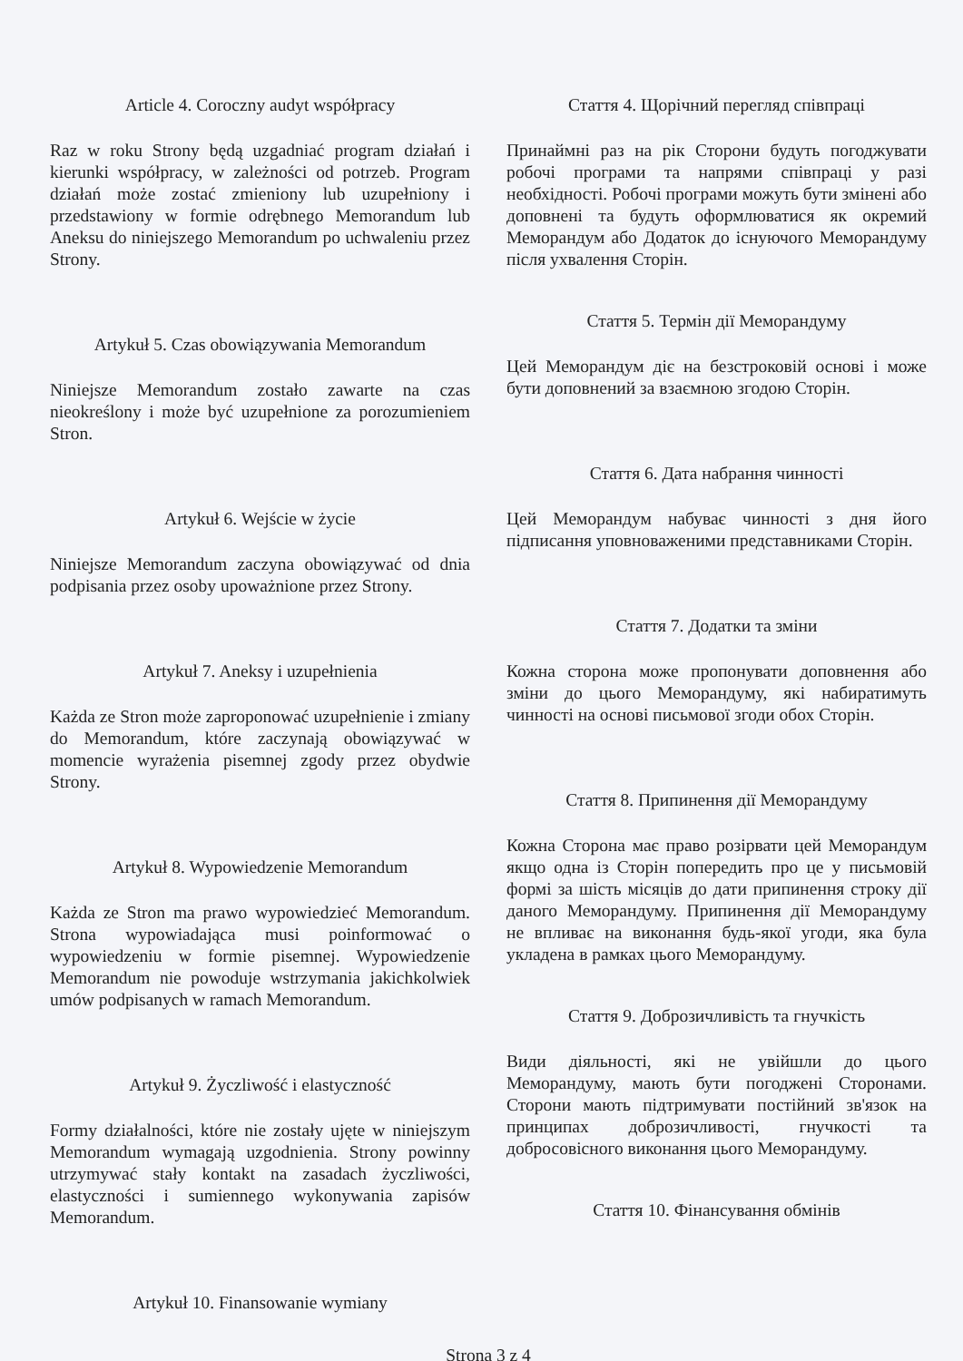Article 4. Coroczny audyt współpracy
Raz w roku Strony będą uzgadniać program działań i kierunki współpracy, w zależności od potrzeb. Program działań może zostać zmieniony lub uzupełniony i przedstawiony w formie odrębnego Memorandum lub Aneksu do niniejszego Memorandum po uchwaleniu przez Strony.
Artykuł 5. Czas obowiązywania Memorandum
Niniejsze Memorandum zostało zawarte na czas nieokreślony i może być uzupełnione za porozumieniem Stron.
Artykuł 6. Wejście w życie
Niniejsze Memorandum zaczyna obowiązywać od dnia podpisania przez osoby upoważnione przez Strony.
Artykuł 7. Aneksy i uzupełnienia
Każda ze Stron może zaproponować uzupełnienie i zmiany do Memorandum, które zaczynają obowiązywać w momencie wyrażenia pisemnej zgody przez obydwie Strony.
Artykuł 8. Wypowiedzenie Memorandum
Każda ze Stron ma prawo wypowiedzieć Memorandum. Strona wypowiadająca musi poinformować o wypowiedzeniu w formie pisemnej. Wypowiedzenie Memorandum nie powoduje wstrzymania jakichkolwiek umów podpisanych w ramach Memorandum.
Artykuł 9. Życzliwość i elastyczność
Formy działalności, które nie zostały ujęte w niniejszym Memorandum wymagają uzgodnienia. Strony powinny utrzymywać stały kontakt na zasadach życzliwości, elastyczności i sumiennego wykonywania zapisów Memorandum.
Artykuł 10. Finansowanie wymiany
Стаття 4. Щорічний перегляд співпраці
Принаймні раз на рік Сторони будуть погоджувати робочі програми та напрями співпраці у разі необхідності. Робочі програми можуть бути змінені або доповнені та будуть оформлюватися як окремий Меморандум або Додаток до існуючого Меморандуму після ухвалення Сторін.
Стаття 5. Термін дії Меморандуму
Цей Меморандум діє на безстроковій основі і може бути доповнений за взаємною згодою Сторін.
Стаття 6. Дата набрання чинності
Цей Меморандум набуває чинності з дня його підписання уповноваженими представниками Сторін.
Стаття 7. Додатки та зміни
Кожна сторона може пропонувати доповнення або зміни до цього Меморандуму, які набиратимуть чинності на основі письмової згоди обох Сторін.
Стаття 8. Припинення дії Меморандуму
Кожна Сторона має право розірвати цей Меморандум якщо одна із Сторін попередить про це у письмовій формі за шість місяців до дати припинення строку дії даного Меморандуму. Припинення дії Меморандуму не впливає на виконання будь-якої угоди, яка була укладена в рамках цього Меморандуму.
Стаття 9. Доброзичливість та гнучкість
Види діяльності, які не увійшли до цього Меморандуму, мають бути погоджені Сторонами. Сторони мають підтримувати постійний зв'язок на принципах доброзичливості, гнучкості та добросовісного виконання цього Меморандуму.
Стаття 10. Фінансування обмінів
Strona 3 z 4